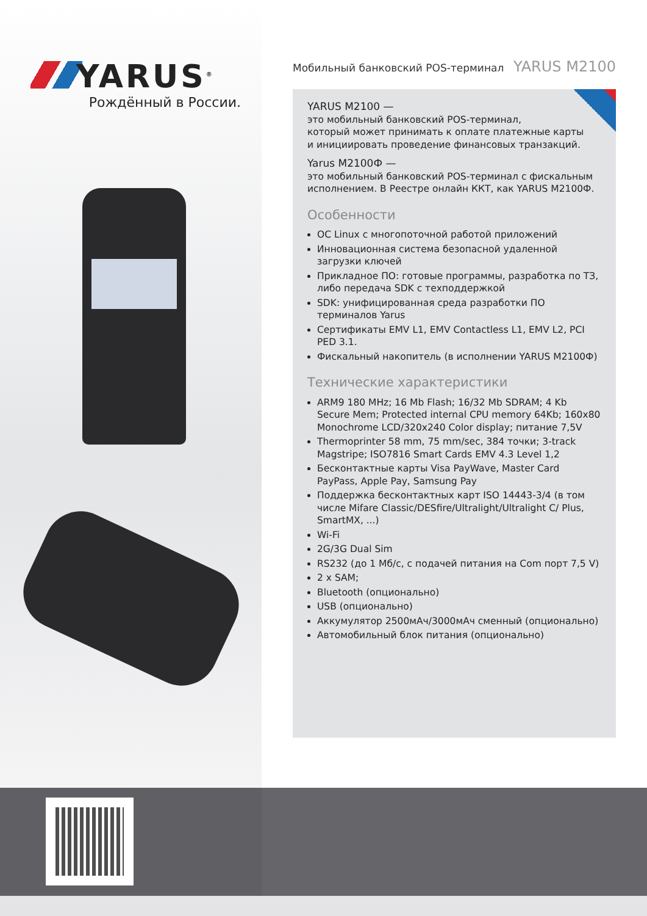YARUS<sup>®</sup>
Рождённый в России.
Мобильный банковский POS-терминал YARUS M2100
YARUS M2100 —
это мобильный банковский POS-терминал,
который может принимать к оплате платежные карты
и инициировать проведение финансовых транзакций.
Yarus M2100Ф —
это мобильный банковский POS-терминал с фискальным исполнением. В Реестре онлайн ККТ, как YARUS M2100Ф.
Особенности
ОС Linux с многопоточной работой приложений
Инновационная система безопасной удаленной загрузки ключей
Прикладное ПО: готовые программы, разработка по ТЗ, либо передача SDK с техподдержкой
SDK: унифицированная среда разработки ПО терминалов Yarus
Сертификаты EMV L1, EMV Contactless L1, EMV L2, PCI PED 3.1.
Фискальный накопитель (в исполнении YARUS M2100Ф)
Технические характеристики
ARM9 180 MHz; 16 Mb Flash; 16/32 Mb SDRAM; 4 Kb Secure Mem; Protected internal CPU memory 64Kb; 160x80 Monochrome LCD/320x240 Color display; питание 7,5V
Thermoprinter 58 mm, 75 mm/sec, 384 точки; 3-track Magstripe; ISO7816 Smart Cards EMV 4.3 Level 1,2
Бесконтактные карты Visa PayWave, Master Card PayPass, Apple Pay, Samsung Pay
Поддержка бесконтактных карт ISO 14443-3/4 (в том числе Mifare Classic/DESfire/Ultralight/Ultralight C/ Plus, SmartMX, ...)
Wi-Fi
2G/3G Dual Sim
RS232 (до 1 Мб/с, с подачей питания на Com порт 7,5 V)
2 x SAM;
Bluetooth (опционально)
USB (опционально)
Аккумулятор 2500мАч/3000мАч сменный (опционально)
Автомобильный блок питания (опционально)